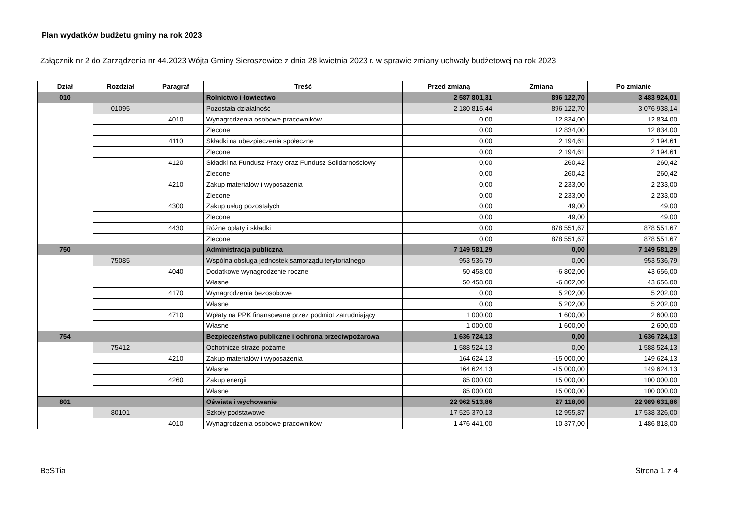Plan wydatków budżetu gminy na rok 2023
Załącznik nr 2 do Zarządzenia nr 44.2023 Wójta Gminy Sieroszewice z dnia 28 kwietnia 2023 r. w sprawie zmiany uchwały budżetowej na rok 2023
| Dział | Rozdział | Paragraf | Treść | Przed zmianą | Zmiana | Po zmianie |
| --- | --- | --- | --- | --- | --- | --- |
| 010 | | | Rolnictwo i łowiectwo | 2 587 801,31 | 896 122,70 | 3 483 924,01 |
| | 01095 | | Pozostała działalność | 2 180 815,44 | 896 122,70 | 3 076 938,14 |
| | | 4010 | Wynagrodzenia osobowe pracowników | 0,00 | 12 834,00 | 12 834,00 |
| | | | Zlecone | 0,00 | 12 834,00 | 12 834,00 |
| | | 4110 | Składki na ubezpieczenia społeczne | 0,00 | 2 194,61 | 2 194,61 |
| | | | Zlecone | 0,00 | 2 194,61 | 2 194,61 |
| | | 4120 | Składki na Fundusz Pracy oraz Fundusz Solidarnościowy | 0,00 | 260,42 | 260,42 |
| | | | Zlecone | 0,00 | 260,42 | 260,42 |
| | | 4210 | Zakup materiałów i wyposażenia | 0,00 | 2 233,00 | 2 233,00 |
| | | | Zlecone | 0,00 | 2 233,00 | 2 233,00 |
| | | 4300 | Zakup usług pozostałych | 0,00 | 49,00 | 49,00 |
| | | | Zlecone | 0,00 | 49,00 | 49,00 |
| | | 4430 | Różne opłaty i składki | 0,00 | 878 551,67 | 878 551,67 |
| | | | Zlecone | 0,00 | 878 551,67 | 878 551,67 |
| 750 | | | Administracja publiczna | 7 149 581,29 | 0,00 | 7 149 581,29 |
| | 75085 | | Wspólna obsługa jednostek samorządu terytorialnego | 953 536,79 | 0,00 | 953 536,79 |
| | | 4040 | Dodatkowe wynagrodzenie roczne | 50 458,00 | -6 802,00 | 43 656,00 |
| | | | Własne | 50 458,00 | -6 802,00 | 43 656,00 |
| | | 4170 | Wynagrodzenia bezosobowe | 0,00 | 5 202,00 | 5 202,00 |
| | | | Własne | 0,00 | 5 202,00 | 5 202,00 |
| | | 4710 | Wpłaty na PPK finansowane przez podmiot zatrudniający | 1 000,00 | 1 600,00 | 2 600,00 |
| | | | Własne | 1 000,00 | 1 600,00 | 2 600,00 |
| 754 | | | Bezpieczeństwo publiczne i ochrona przeciwpożarowa | 1 636 724,13 | 0,00 | 1 636 724,13 |
| | 75412 | | Ochotnicze straże pożarne | 1 588 524,13 | 0,00 | 1 588 524,13 |
| | | 4210 | Zakup materiałów i wyposażenia | 164 624,13 | -15 000,00 | 149 624,13 |
| | | | Własne | 164 624,13 | -15 000,00 | 149 624,13 |
| | | 4260 | Zakup energii | 85 000,00 | 15 000,00 | 100 000,00 |
| | | | Własne | 85 000,00 | 15 000,00 | 100 000,00 |
| 801 | | | Oświata i wychowanie | 22 962 513,86 | 27 118,00 | 22 989 631,86 |
| | 80101 | | Szkoły podstawowe | 17 525 370,13 | 12 955,87 | 17 538 326,00 |
| | | 4010 | Wynagrodzenia osobowe pracowników | 1 476 441,00 | 10 377,00 | 1 486 818,00 |
BeSTia Strona 1 z 4